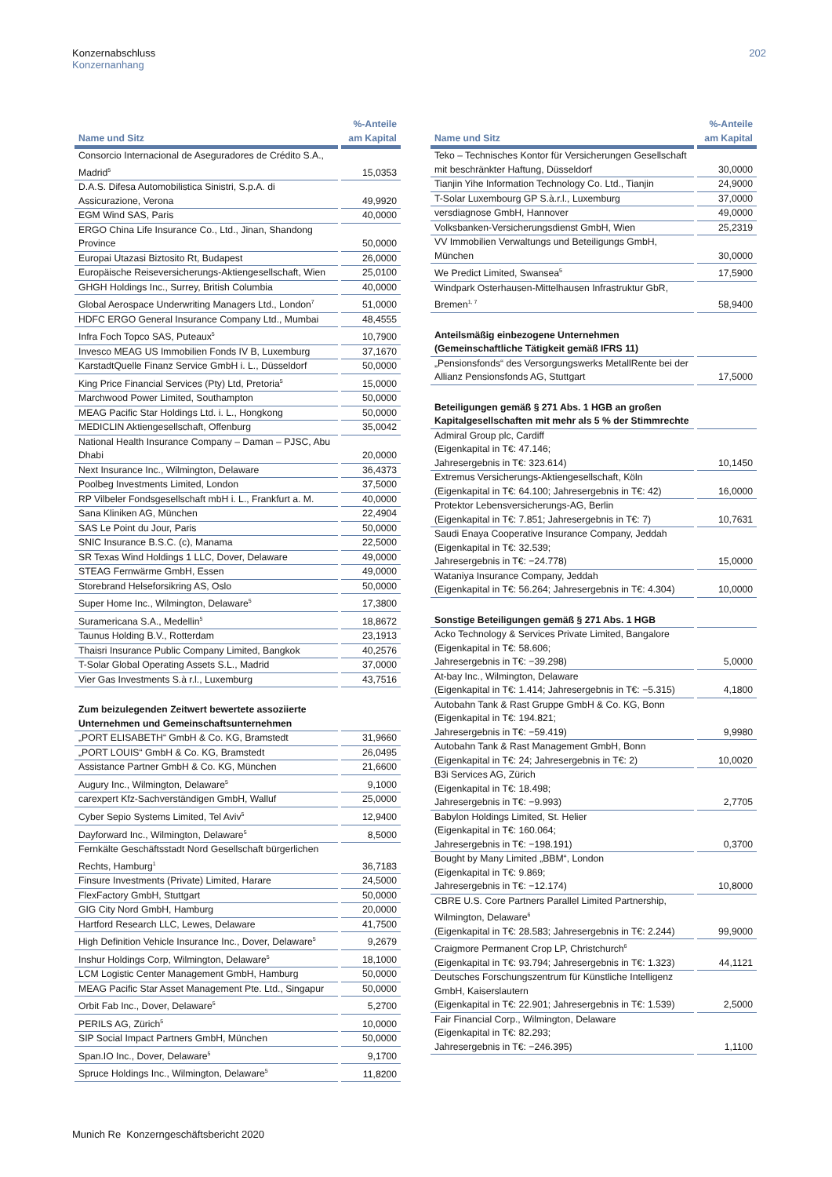Konzernabschluss
Konzernanhang
202
| Name und Sitz | %-Anteile am Kapital |
| --- | --- |
| Consorcio Internacional de Aseguradores de Crédito S.A., Madrid<sup>5</sup> | 15,0353 |
| D.A.S. Difesa Automobilistica Sinistri, S.p.A. di Assicurazione, Verona | 49,9920 |
| EGM Wind SAS, Paris | 40,0000 |
| ERGO China Life Insurance Co., Ltd., Jinan, Shandong Province | 50,0000 |
| Europai Utazasi Biztosito Rt, Budapest | 26,0000 |
| Europäische Reiseversicherungs-Aktiengesellschaft, Wien | 25,0100 |
| GHGH Holdings Inc., Surrey, British Columbia | 40,0000 |
| Global Aerospace Underwriting Managers Ltd., London<sup>7</sup> | 51,0000 |
| HDFC ERGO General Insurance Company Ltd., Mumbai | 48,4555 |
| Infra Foch Topco SAS, Puteaux<sup>5</sup> | 10,7900 |
| Invesco MEAG US Immobilien Fonds IV B, Luxemburg | 37,1670 |
| KarstadtQuelle Finanz Service GmbH i. L., Düsseldorf | 50,0000 |
| King Price Financial Services (Pty) Ltd, Pretoria<sup>5</sup> | 15,0000 |
| Marchwood Power Limited, Southampton | 50,0000 |
| MEAG Pacific Star Holdings Ltd. i. L., Hongkong | 50,0000 |
| MEDICLIN Aktiengesellschaft, Offenburg | 35,0042 |
| National Health Insurance Company – Daman – PJSC, Abu Dhabi | 20,0000 |
| Next Insurance Inc., Wilmington, Delaware | 36,4373 |
| Poolbeg Investments Limited, London | 37,5000 |
| RP Vilbeler Fondsgesellschaft mbH i. L., Frankfurt a. M. | 40,0000 |
| Sana Kliniken AG, München | 22,4904 |
| SAS Le Point du Jour, Paris | 50,0000 |
| SNIC Insurance B.S.C. (c), Manama | 22,5000 |
| SR Texas Wind Holdings 1 LLC, Dover, Delaware | 49,0000 |
| STEAG Fernwärme GmbH, Essen | 49,0000 |
| Storebrand Helseforsikring AS, Oslo | 50,0000 |
| Super Home Inc., Wilmington, Delaware<sup>5</sup> | 17,3800 |
| Suramericana S.A., Medellin<sup>5</sup> | 18,8672 |
| Taunus Holding B.V., Rotterdam | 23,1913 |
| Thaisri Insurance Public Company Limited, Bangkok | 40,2576 |
| T-Solar Global Operating Assets S.L., Madrid | 37,0000 |
| Vier Gas Investments S.à r.l., Luxemburg | 43,7516 |
| Zum beizulegenden Zeitwert bewertete assoziierte Unternehmen und Gemeinschaftsunternehmen | |
| „PORT ELISABETH“ GmbH & Co. KG, Bramstedt | 31,9660 |
| „PORT LOUIS“ GmbH & Co. KG, Bramstedt | 26,0495 |
| Assistance Partner GmbH & Co. KG, München | 21,6600 |
| Augury Inc., Wilmington, Delaware<sup>5</sup> | 9,1000 |
| carexpert Kfz-Sachverständigen GmbH, Walluf | 25,0000 |
| Cyber Sepio Systems Limited, Tel Aviv<sup>5</sup> | 12,9400 |
| Dayforward Inc., Wilmington, Delaware<sup>5</sup> | 8,5000 |
| Fernkälte Geschäftsstadt Nord Gesellschaft bürgerlichen Rechts, Hamburg<sup>1</sup> | 36,7183 |
| Finsure Investments (Private) Limited, Harare | 24,5000 |
| FlexFactory GmbH, Stuttgart | 50,0000 |
| GIG City Nord GmbH, Hamburg | 20,0000 |
| Hartford Research LLC, Lewes, Delaware | 41,7500 |
| High Definition Vehicle Insurance Inc., Dover, Delaware<sup>5</sup> | 9,2679 |
| Inshur Holdings Corp, Wilmington, Delaware<sup>5</sup> | 18,1000 |
| LCM Logistic Center Management GmbH, Hamburg | 50,0000 |
| MEAG Pacific Star Asset Management Pte. Ltd., Singapur | 50,0000 |
| Orbit Fab Inc., Dover, Delaware<sup>5</sup> | 5,2700 |
| PERILS AG, Zürich<sup>5</sup> | 10,0000 |
| SIP Social Impact Partners GmbH, München | 50,0000 |
| Span.IO Inc., Dover, Delaware<sup>5</sup> | 9,1700 |
| Spruce Holdings Inc., Wilmington, Delaware<sup>5</sup> | 11,8200 |
| Name und Sitz | %-Anteile am Kapital |
| --- | --- |
| Teko – Technisches Kontor für Versicherungen Gesellschaft mit beschränkter Haftung, Düsseldorf | 30,0000 |
| Tianjin Yihe Information Technology Co. Ltd., Tianjin | 24,9000 |
| T-Solar Luxembourg GP S.à.r.l., Luxemburg | 37,0000 |
| versdiagnose GmbH, Hannover | 49,0000 |
| Volksbanken-Versicherungsdienst GmbH, Wien | 25,2319 |
| VV Immobilien Verwaltungs und Beteiligungs GmbH, München | 30,0000 |
| We Predict Limited, Swansea<sup>5</sup> | 17,5900 |
| Windpark Osterhausen-Mittelhausen Infrastruktur GbR, Bremen<sup>1, 7</sup> | 58,9400 |
| Anteilsmäßig einbezogene Unternehmen (Gemeinschaftliche Tätigkeit gemäß IFRS 11) | |
| „Pensionsfonds“ des Versorgungswerks MetallRente bei der Allianz Pensionsfonds AG, Stuttgart | 17,5000 |
| Beteiligungen gemäß § 271 Abs. 1 HGB an großen Kapitalgesellschaften mit mehr als 5 % der Stimmrechte | |
| Admiral Group plc, Cardiff (Eigenkapital in T€: 47.146; Jahresergebnis in T€: 323.614) | 10,1450 |
| Extremus Versicherungs-Aktiengesellschaft, Köln (Eigenkapital in T€: 64.100; Jahresergebnis in T€: 42) | 16,0000 |
| Protektor Lebensversicherungs-AG, Berlin (Eigenkapital in T€: 7.851; Jahresergebnis in T€: 7) | 10,7631 |
| Saudi Enaya Cooperative Insurance Company, Jeddah (Eigenkapital in T€: 32.539; Jahresergebnis in T€: −24.778) | 15,0000 |
| Wataniya Insurance Company, Jeddah (Eigenkapital in T€: 56.264; Jahresergebnis in T€: 4.304) | 10,0000 |
| Sonstige Beteiligungen gemäß § 271 Abs. 1 HGB | |
| Acko Technology & Services Private Limited, Bangalore (Eigenkapital in T€: 58.606; Jahresergebnis in T€: −39.298) | 5,0000 |
| At-bay Inc., Wilmington, Delaware (Eigenkapital in T€: 1.414; Jahresergebnis in T€: −5.315) | 4,1800 |
| Autobahn Tank & Rast Gruppe GmbH & Co. KG, Bonn (Eigenkapital in T€: 194.821; Jahresergebnis in T€: −59.419) | 9,9980 |
| Autobahn Tank & Rast Management GmbH, Bonn (Eigenkapital in T€: 24; Jahresergebnis in T€: 2) | 10,0020 |
| B3i Services AG, Zürich (Eigenkapital in T€: 18.498; Jahresergebnis in T€: −9.993) | 2,7705 |
| Babylon Holdings Limited, St. Helier (Eigenkapital in T€: 160.064; Jahresergebnis in T€: −198.191) | 0,3700 |
| Bought by Many Limited „BBM“, London (Eigenkapital in T€: 9.869; Jahresergebnis in T€: −12.174) | 10,8000 |
| CBRE U.S. Core Partners Parallel Limited Partnership, Wilmington, Delaware<sup>6</sup> (Eigenkapital in T€: 28.583; Jahresergebnis in T€: 2.244) | 99,9000 |
| Craigmore Permanent Crop LP, Christchurch<sup>6</sup> (Eigenkapital in T€: 93.794; Jahresergebnis in T€: 1.323) | 44,1121 |
| Deutsches Forschungszentrum für Künstliche Intelligenz GmbH, Kaiserslautern (Eigenkapital in T€: 22.901; Jahresergebnis in T€: 1.539) | 2,5000 |
| Fair Financial Corp., Wilmington, Delaware (Eigenkapital in T€: 82.293; Jahresergebnis in T€: −246.395) | 1,1100 |
Munich Re Konzerngeschäftsbericht 2020